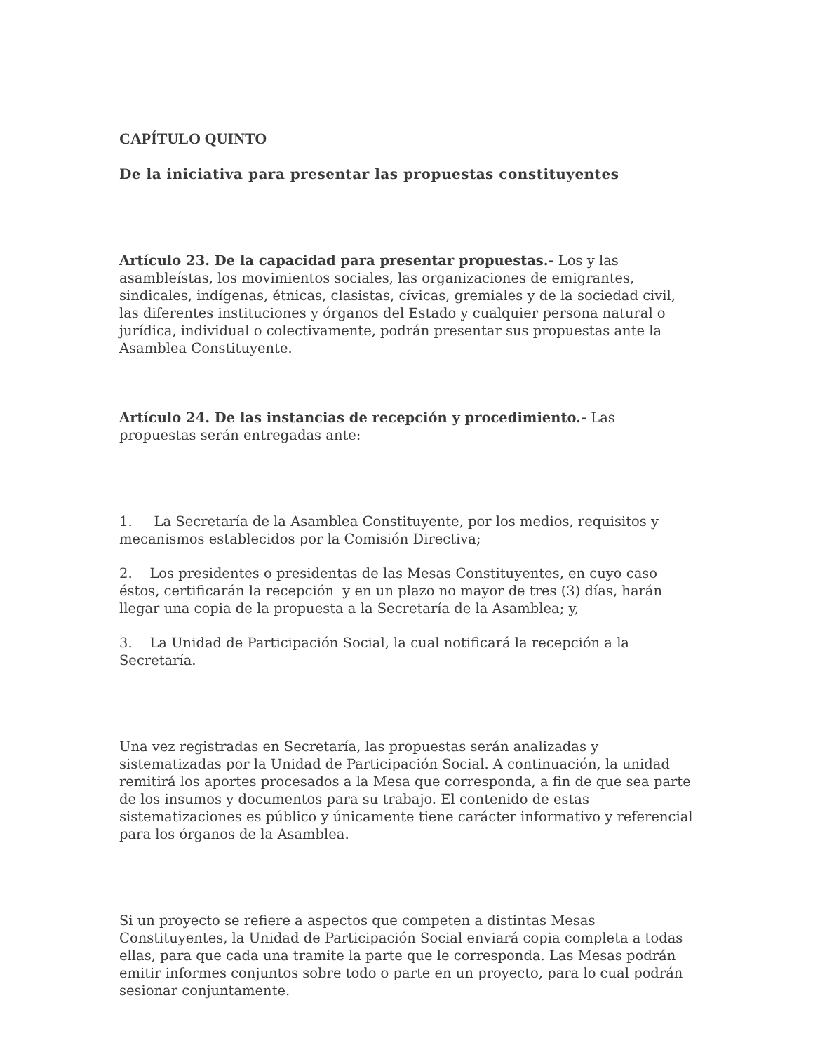CAPÍTULO QUINTO
De la iniciativa para presentar las propuestas constituyentes
Artículo 23. De la capacidad para presentar propuestas.- Los y las asambleístas, los movimientos sociales, las organizaciones de emigrantes, sindicales, indígenas, étnicas, clasistas, cívicas, gremiales y de la sociedad civil, las diferentes instituciones y órganos del Estado y cualquier persona natural o jurídica, individual o colectivamente, podrán presentar sus propuestas ante la Asamblea Constituyente.
Artículo 24. De las instancias de recepción y procedimiento.- Las propuestas serán entregadas ante:
1. La Secretaría de la Asamblea Constituyente, por los medios, requisitos y mecanismos establecidos por la Comisión Directiva;
2. Los presidentes o presidentas de las Mesas Constituyentes, en cuyo caso éstos, certificarán la recepción y en un plazo no mayor de tres (3) días, harán llegar una copia de la propuesta a la Secretaría de la Asamblea; y,
3. La Unidad de Participación Social, la cual notificará la recepción a la Secretaría.
Una vez registradas en Secretaría, las propuestas serán analizadas y sistematizadas por la Unidad de Participación Social. A continuación, la unidad remitirá los aportes procesados a la Mesa que corresponda, a fin de que sea parte de los insumos y documentos para su trabajo. El contenido de estas sistematizaciones es público y únicamente tiene carácter informativo y referencial para los órganos de la Asamblea.
Si un proyecto se refiere a aspectos que competen a distintas Mesas Constituyentes, la Unidad de Participación Social enviará copia completa a todas ellas, para que cada una tramite la parte que le corresponda. Las Mesas podrán emitir informes conjuntos sobre todo o parte en un proyecto, para lo cual podrán sesionar conjuntamente.